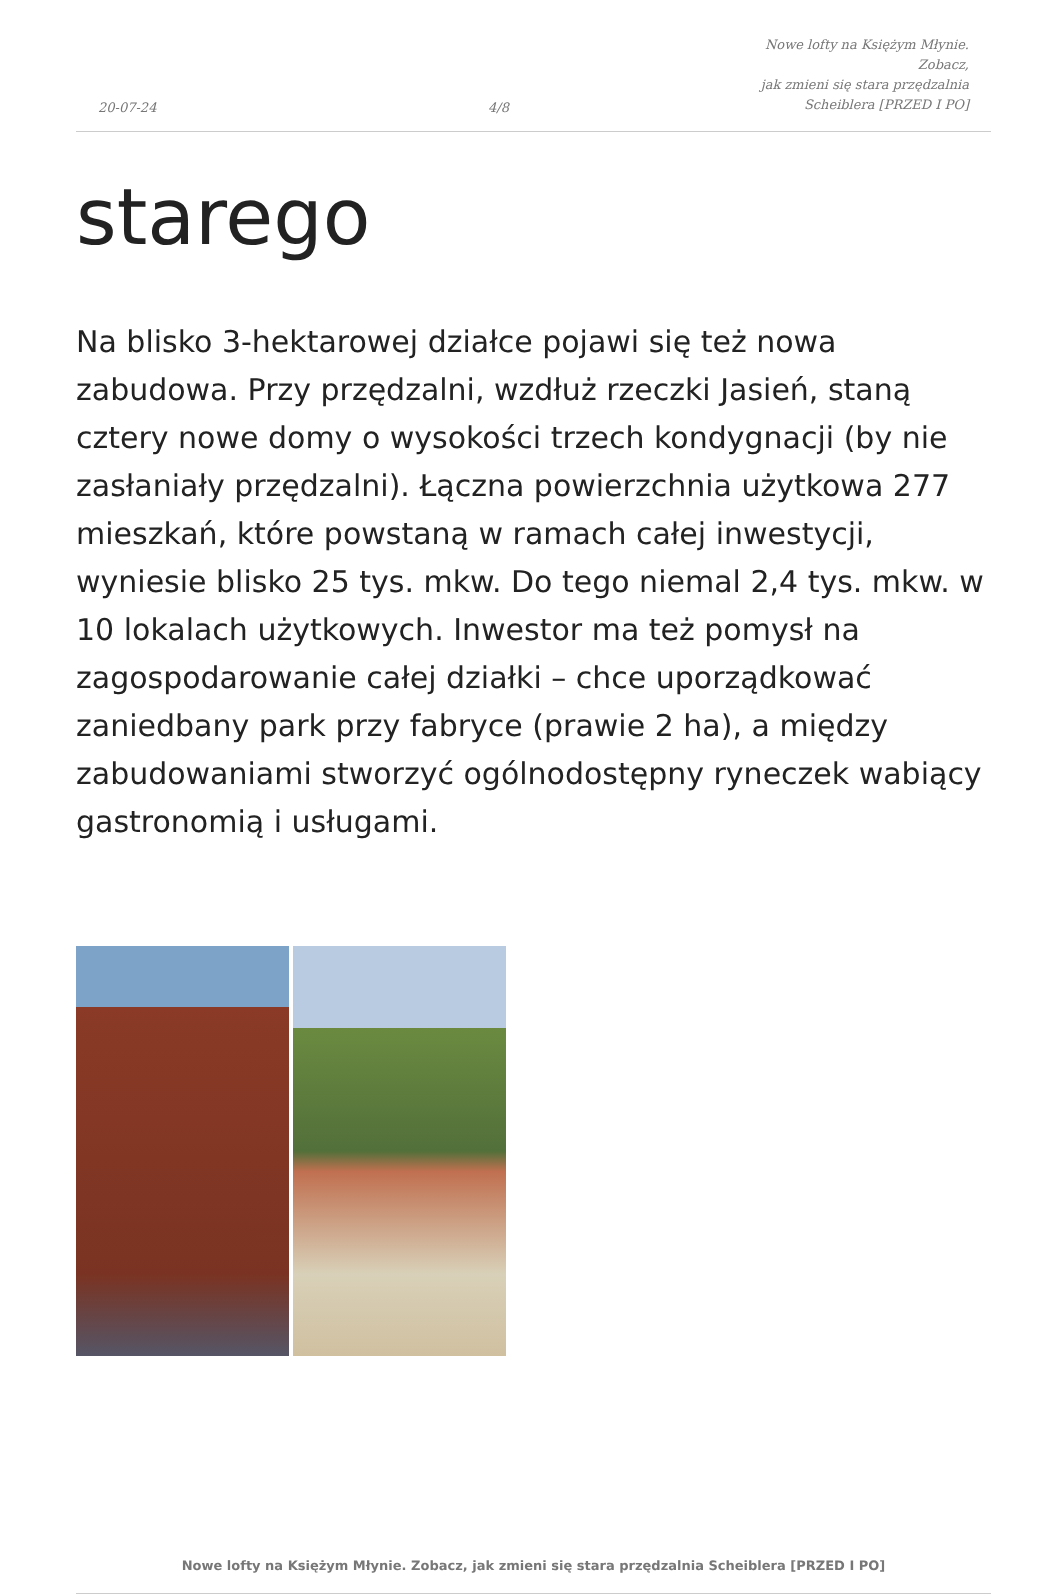20-07-24
4/8
Nowe lofty na Księżym Młynie. Zobacz,
jak zmieni się stara przędzalnia
Scheiblera [PRZED I PO]
starego
Na blisko 3-hektarowej działce pojawi się też nowa zabudowa. Przy przędzalni, wzdłuż rzeczki Jasień, staną cztery nowe domy o wysokości trzech kondygnacji (by nie zasłaniały przędzalni). Łączna powierzchnia użytkowa 277 mieszkań, które powstaną w ramach całej inwestycji, wyniesie blisko 25 tys. mkw. Do tego niemal 2,4 tys. mkw. w 10 lokalach użytkowych. Inwestor ma też pomysł na zagospodarowanie całej działki – chce uporządkować zaniedbany park przy fabryce (prawie 2 ha), a między zabudowaniami stworzyć ogólnodostępny ryneczek wabiący gastronomią i usługami.
Nowe lofty na Księżym Młynie. Zobacz, jak zmieni się stara przędzalnia Scheiblera [PRZED I PO]